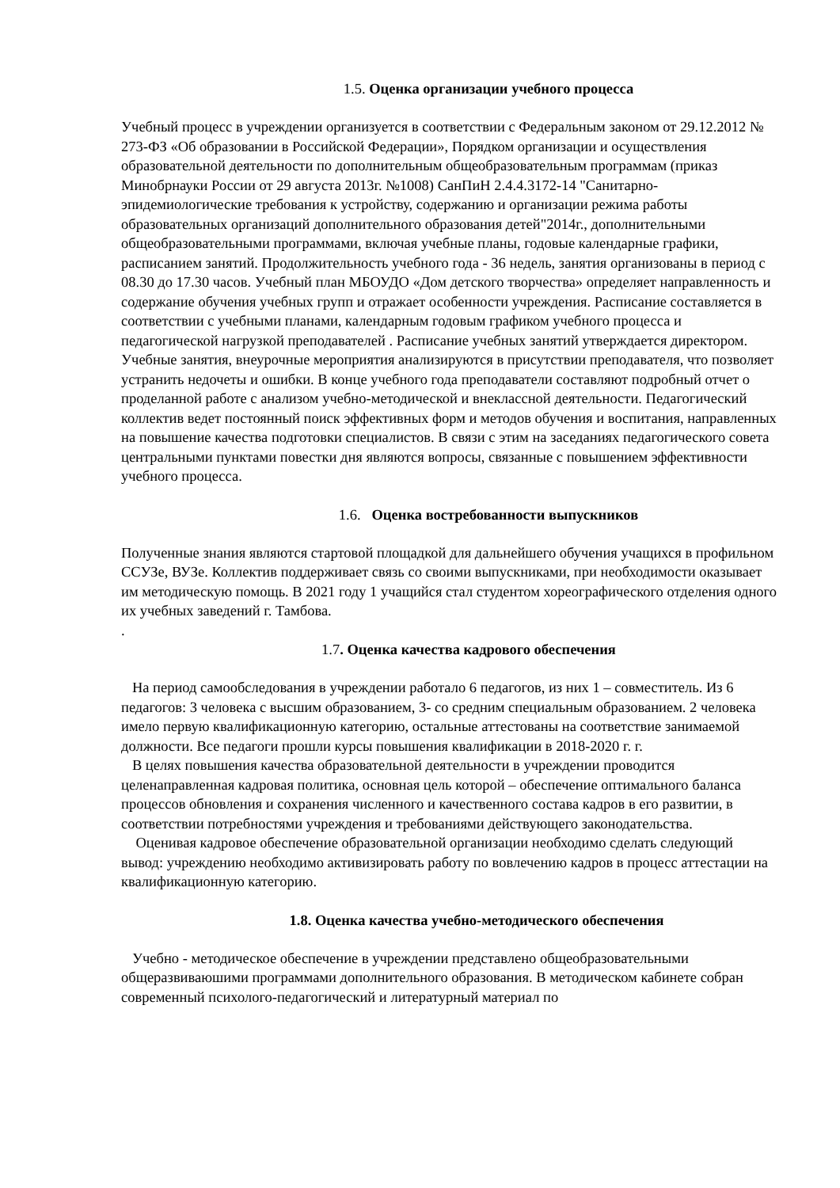1.5. Оценка организации учебного процесса
Учебный процесс в учреждении организуется в соответствии с Федеральным законом от 29.12.2012 № 273-ФЗ «Об образовании в Российской Федерации», Порядком организации и осуществления образовательной деятельности по дополнительным общеобразовательным программам (приказ Минобрнауки России от 29 августа 2013г. №1008) СанПиН 2.4.4.3172-14 "Санитарно-эпидемиологические требования к устройству, содержанию и организации режима работы образовательных организаций дополнительного образования детей"2014г., дополнительными общеобразовательными программами, включая учебные планы, годовые календарные графики, расписанием занятий. Продолжительность учебного года - 36 недель, занятия организованы в период с 08.30 до 17.30 часов. Учебный план МБОУДО «Дом детского творчества» определяет направленность и содержание обучения учебных групп и отражает особенности учреждения. Расписание составляется в соответствии с учебными планами, календарным годовым графиком учебного процесса и педагогической нагрузкой преподавателей . Расписание учебных занятий утверждается директором. Учебные занятия, внеурочные мероприятия анализируются в присутствии преподавателя, что позволяет устранить недочеты и ошибки. В конце учебного года преподаватели составляют подробный отчет о проделанной работе с анализом учебно-методической и внеклассной деятельности. Педагогический коллектив ведет постоянный поиск эффективных форм и методов обучения и воспитания, направленных на повышение качества подготовки специалистов. В связи с этим на заседаниях педагогического совета центральными пунктами повестки дня являются вопросы, связанные с повышением эффективности учебного процесса.
1.6. Оценка востребованности выпускников
Полученные знания являются стартовой площадкой для дальнейшего обучения учащихся в профильном ССУЗе, ВУЗе. Коллектив поддерживает связь со своими выпускниками, при необходимости оказывает им методическую помощь. В 2021 году 1 учащийся стал студентом хореографического отделения одного их учебных заведений г. Тамбова.
.
1.7. Оценка качества кадрового обеспечения
На период самообследования в учреждении работало 6 педагогов, из них 1 – совместитель. Из 6 педагогов: 3 человека с высшим образованием, 3- со средним специальным образованием. 2 человека имело первую квалификационную категорию, остальные аттестованы на соответствие занимаемой должности. Все педагоги прошли курсы повышения квалификации в 2018-2020 г. г.
В целях повышения качества образовательной деятельности в учреждении проводится целенаправленная кадровая политика, основная цель которой – обеспечение оптимального баланса процессов обновления и сохранения численного и качественного состава кадров в его развитии, в соответствии потребностями учреждения и требованиями действующего законодательства.
Оценивая кадровое обеспечение образовательной организации необходимо сделать следующий вывод: учреждению необходимо активизировать работу по вовлечению кадров в процесс аттестации на квалификационную категорию.
1.8. Оценка качества учебно-методического обеспечения
Учебно - методическое обеспечение в учреждении представлено общеобразовательными общеразвиваюшими программами дополнительного образования. В методическом кабинете собран современный психолого-педагогический и литературный материал по